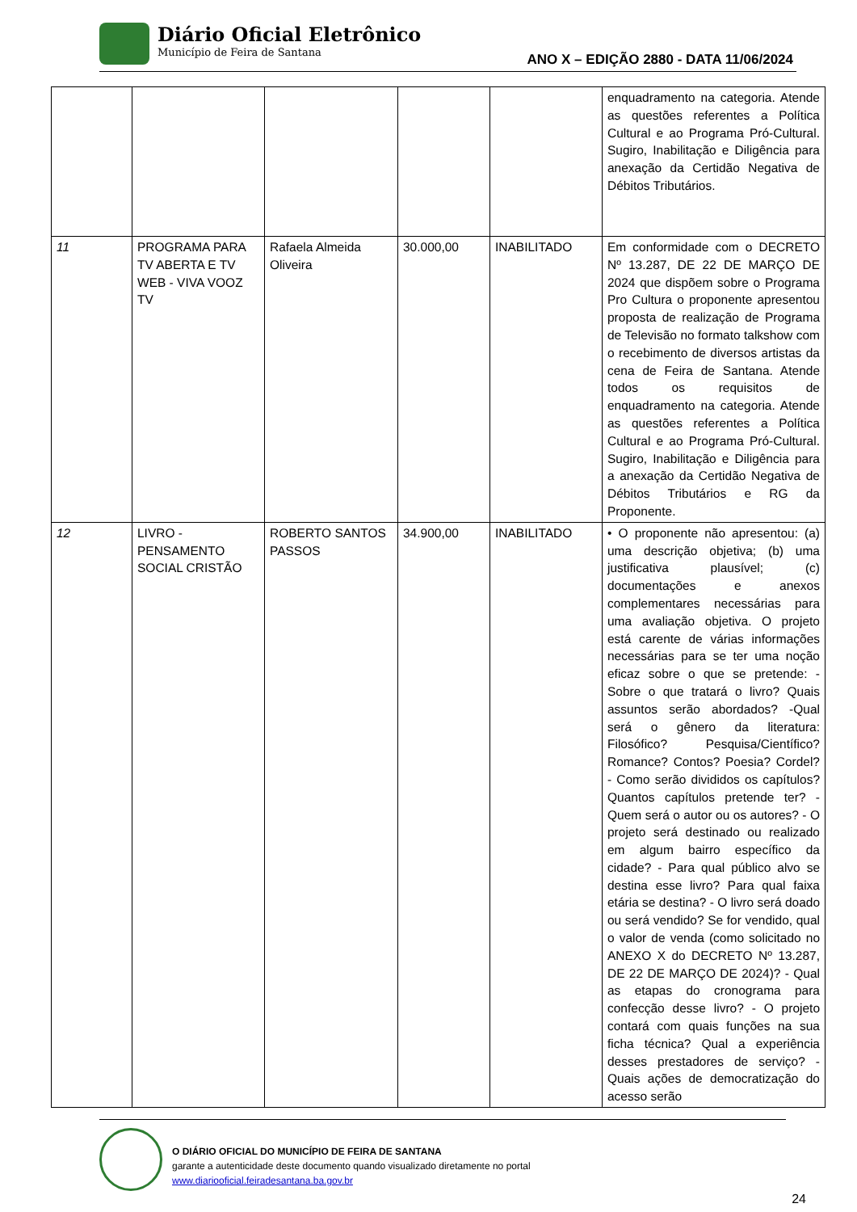Diário Oficial Eletrônico
Município de Feira de Santana
ANO X – EDIÇÃO 2880 - DATA 11/06/2024
| | | | | | enquadramento na categoria. Atende as questões referentes a Política Cultural e ao Programa Pró-Cultural. Sugiro, Inabilitação e Diligência para anexação da Certidão Negativa de Débitos Tributários. |
| 11 | PROGRAMA PARA TV ABERTA E TV WEB - VIVA VOOZ TV | Rafaela Almeida Oliveira | 30.000,00 | INABILITADO | Em conformidade com o DECRETO Nº 13.287, DE 22 DE MARÇO DE 2024 que dispõem sobre o Programa Pro Cultura o proponente apresentou proposta de realização de Programa de Televisão no formato talkshow com o recebimento de diversos artistas da cena de Feira de Santana. Atende todos os requisitos de enquadramento na categoria. Atende as questões referentes a Política Cultural e ao Programa Pró-Cultural. Sugiro, Inabilitação e Diligência para a anexação da Certidão Negativa de Débitos Tributários e RG da Proponente. |
| 12 | LIVRO - PENSAMENTO SOCIAL CRISTÃO | ROBERTO SANTOS PASSOS | 34.900,00 | INABILITADO | • O proponente não apresentou: (a) uma descrição objetiva; (b) uma justificativa plausível; (c) documentações e anexos complementares necessárias para uma avaliação objetiva. O projeto está carente de várias informações necessárias para se ter uma noção eficaz sobre o que se pretende: - Sobre o que tratará o livro? Quais assuntos serão abordados? -Qual será o gênero da literatura: Filosófico? Pesquisa/Científico? Romance? Contos? Poesia? Cordel? - Como serão divididos os capítulos? Quantos capítulos pretende ter? - Quem será o autor ou os autores? - O projeto será destinado ou realizado em algum bairro específico da cidade? - Para qual público alvo se destina esse livro? Para qual faixa etária se destina? - O livro será doado ou será vendido? Se for vendido, qual o valor de venda (como solicitado no ANEXO X do DECRETO Nº 13.287, DE 22 DE MARÇO DE 2024)? - Qual as etapas do cronograma para confecção desse livro? - O projeto contará com quais funções na sua ficha técnica? Qual a experiência desses prestadores de serviço? -Quais ações de democratização do acesso serão |
O DIÁRIO OFICIAL DO MUNICÍPIO DE FEIRA DE SANTANA
garante a autenticidade deste documento quando visualizado diretamente no portal
www.diariooficial.feiradesantana.ba.gov.br
24